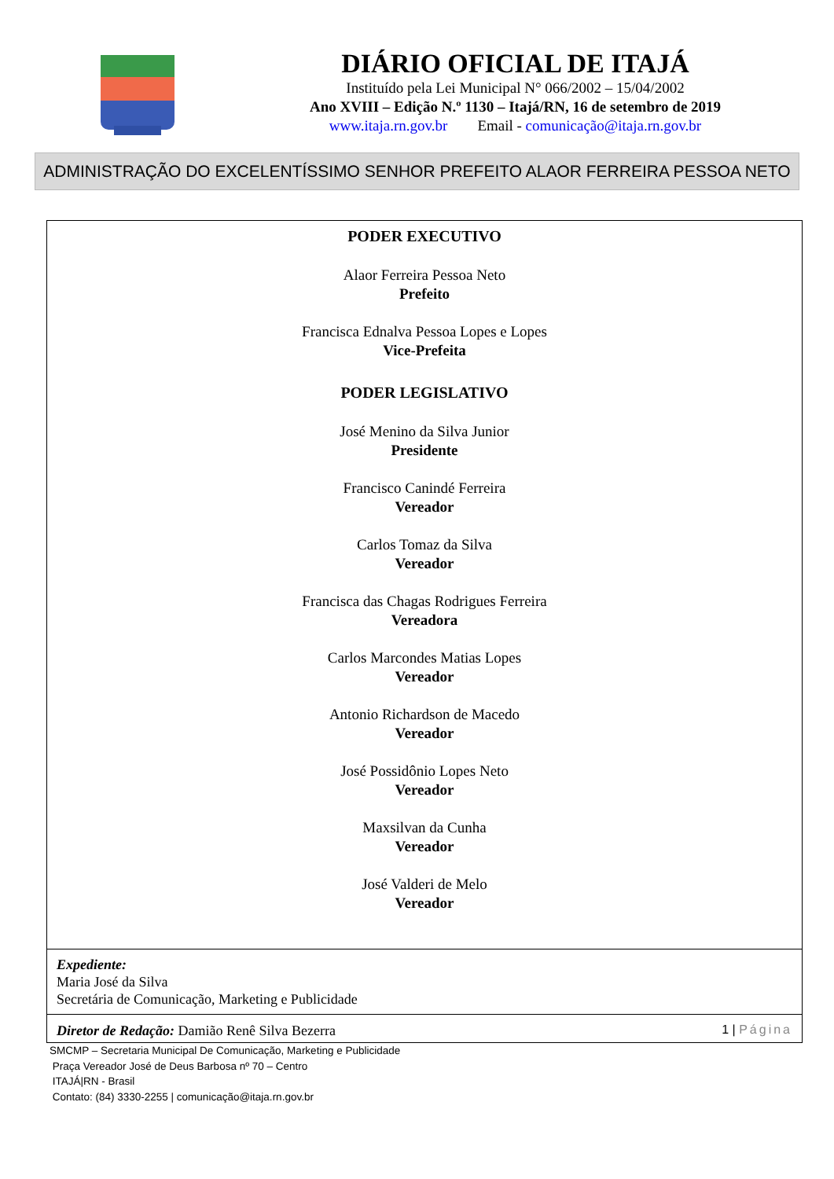DIÁRIO OFICIAL DE ITAJÁ
Instituído pela Lei Municipal N° 066/2002 – 15/04/2002
Ano XVIII – Edição N.º 1130 – Itajá/RN, 16 de setembro de 2019
www.itaja.rn.gov.br Email - comunicação@itaja.rn.gov.br
ADMINISTRAÇÃO DO EXCELENTÍSSIMO SENHOR PREFEITO ALAOR FERREIRA PESSOA NETO
PODER EXECUTIVO
Alaor Ferreira Pessoa Neto
Prefeito
Francisca Ednalva Pessoa Lopes e Lopes
Vice-Prefeita
PODER LEGISLATIVO
José Menino da Silva Junior
Presidente
Francisco Canindé Ferreira
Vereador
Carlos Tomaz da Silva
Vereador
Francisca das Chagas Rodrigues Ferreira
Vereadora
Carlos Marcondes Matias Lopes
Vereador
Antonio Richardson de Macedo
Vereador
José Possidônio Lopes Neto
Vereador
Maxsilvan da Cunha
Vereador
José Valderi de Melo
Vereador
Expediente:
Maria José da Silva
Secretária de Comunicação, Marketing e Publicidade
Diretor de Redação: Damião Renê Silva Bezerra 1 | Página
SMCMP – Secretaria Municipal De Comunicação, Marketing e Publicidade
Praça Vereador José de Deus Barbosa nº 70 – Centro
ITAJÁ|RN - Brasil
Contato: (84) 3330-2255 | comunicação@itaja.rn.gov.br